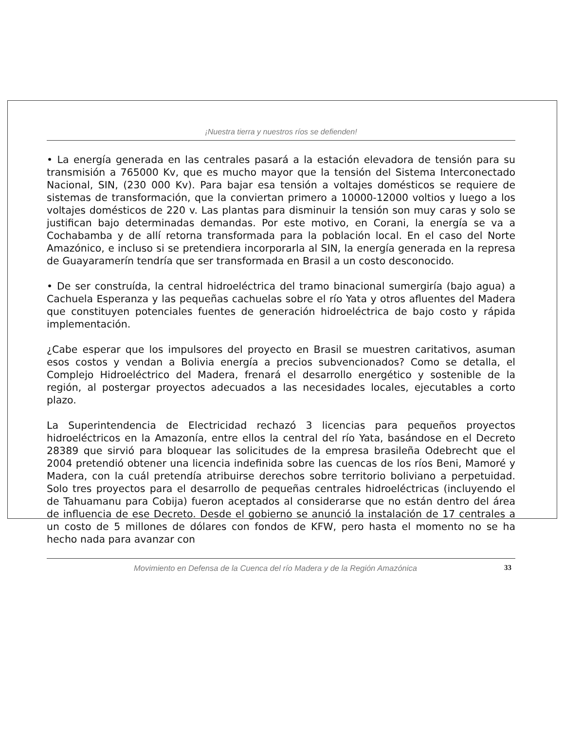¡Nuestra tierra y nuestros ríos se defienden!
• La energía generada en las centrales pasará a la estación elevadora de tensión para su transmisión a 765000 Kv, que es mucho mayor que la tensión del Sistema Interconectado Nacional, SIN, (230 000 Kv). Para bajar esa tensión a voltajes domésticos se requiere de sistemas de transformación, que la conviertan primero a 10000-12000 voltios y luego a los voltajes domésticos de 220 v. Las plantas para disminuir la tensión son muy caras y solo se justifican bajo determinadas demandas. Por este motivo, en Corani, la energía se va a Cochabamba y de allí retorna transformada para la población local. En el caso del Norte Amazónico, e incluso si se pretendiera incorporarla al SIN, la energía generada en la represa de Guayaramerín tendría que ser transformada en Brasil a un costo desconocido.
• De ser construída, la central hidroeléctrica del tramo binacional sumergiría (bajo agua) a Cachuela Esperanza y las pequeñas cachuelas sobre el río Yata y otros afluentes del Madera que constituyen potenciales fuentes de generación hidroeléctrica de bajo costo y rápida implementación.
¿Cabe esperar que los impulsores del proyecto en Brasil se muestren caritativos, asuman esos costos y vendan a Bolivia energía a precios subvencionados? Como se detalla, el Complejo Hidroeléctrico del Madera, frenará el desarrollo energético y sostenible de la región, al postergar proyectos adecuados a las necesidades locales, ejecutables a corto plazo.
La Superintendencia de Electricidad rechazó 3 licencias para pequeños proyectos hidroeléctricos en la Amazonía, entre ellos la central del río Yata, basándose en el Decreto 28389 que sirvió para bloquear las solicitudes de la empresa brasileña Odebrecht que el 2004 pretendió obtener una licencia indefinida sobre las cuencas de los ríos Beni, Mamoré y Madera, con la cuál pretendía atribuirse derechos sobre territorio boliviano a perpetuidad. Solo tres proyectos para el desarrollo de pequeñas centrales hidroeléctricas (incluyendo el de Tahuamanu para Cobija) fueron aceptados al considerarse que no están dentro del área de influencia de ese Decreto. Desde el gobierno se anunció la instalación de 17 centrales a un costo de 5 millones de dólares con fondos de KFW, pero hasta el momento no se ha hecho nada para avanzar con
Movimiento en Defensa de la Cuenca del río Madera y de la Región Amazónica 33